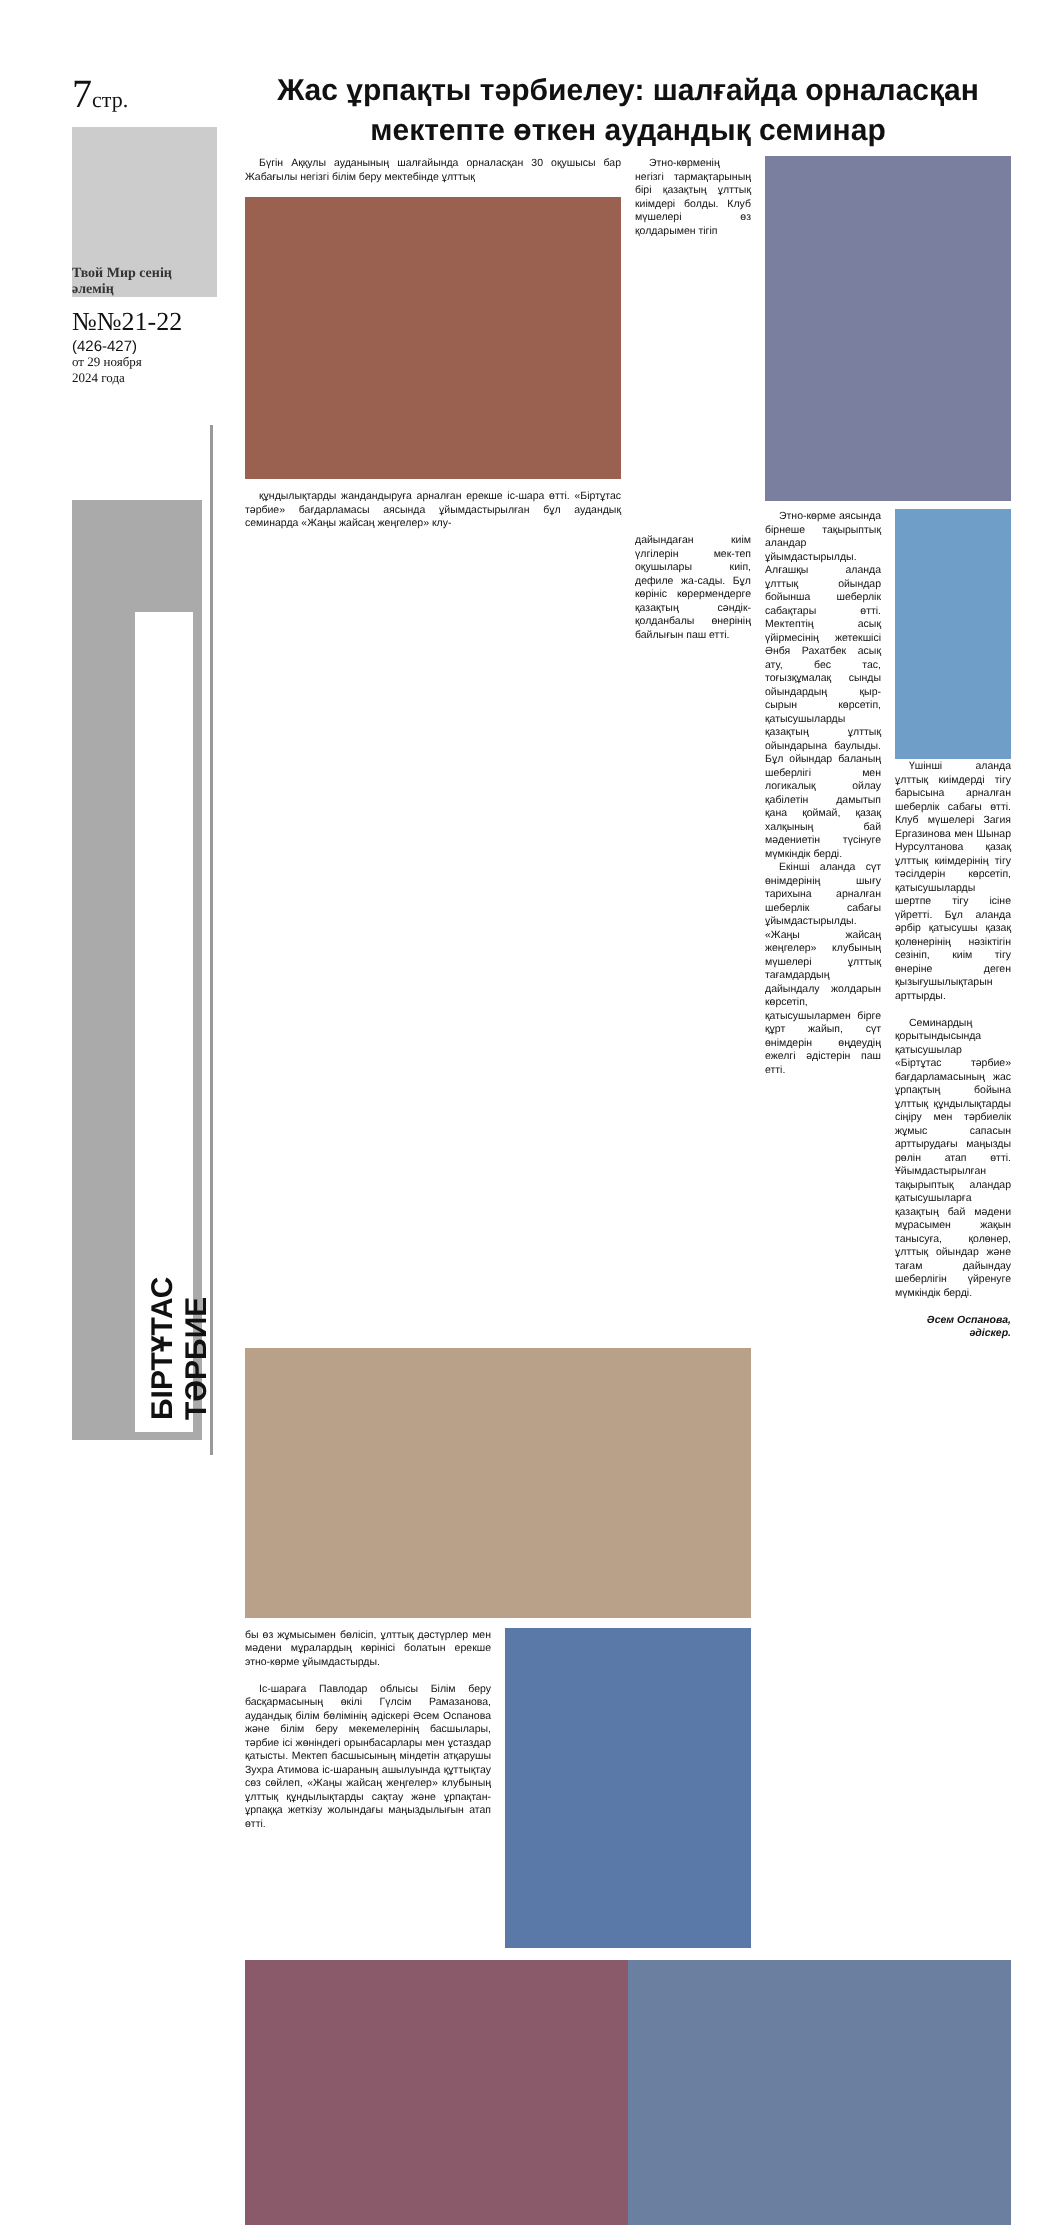7стр.
Твой Мир сенің әлемің
№№21-22
(426-427)
от 29 ноября
2024 года
БІРТҰТАС ТӘРБИЕ
Жас ұрпақты тәрбиелеу: шалғайда орналасқан мектепте өткен аудандық семинар
Бүгін Аққулы ауданының шалғайында орналасқан 30 оқушысы бар Жабағылы негізгі білім беру мектебінде ұлттық
құндылықтарды жандандыруға арналған ерекше іс-шара өтті. «Біртұтас тәрбие» бағдарламасы аясында ұйымдастырылған бұл аудандық семинарда «Жаңы жайсаң жеңгелер» клу-
Этно-көрменің негізгі тармақтарының бірі қазақтың ұлттық киімдері болды. Клуб мүшелері өз қолдарымен тігіп
дайындаған киім үлгілерін мек-теп оқушылары киіп, дефиле жа-сады. Бұл көрініс көрермендерге қазақтың сәндік-қолданбалы өнерінің байлығын паш етті.
Этно-көрме аясында бірнеше тақырыптық аландар ұйымдастырылды. Алғашқы аланда ұлттық ойындар бойынша шеберлік сабақтары өтті. Мектептің асық үйірмесінің жетекшісі Әнбя Рахатбек асық ату, бес тас, тоғызқұмалақ сынды ойындардың қыр-сырын көрсетіп, қатысушыларды қазақтың ұлттық ойындарына баулыды. Бұл ойындар баланың шеберлігі мен логикалық ойлау қабілетін дамытып қана қоймай, қазақ халқының бай мәдениетін түсінуге мүмкіндік берді.
Екінші аланда сүт өнімдерінің шығу тарихына арналған шеберлік сабағы ұйымдастырылды. «Жаңы жайсаң жеңгелер» клубының мүшелері ұлттық тағамдардың дайындалу жолдарын көрсетіп, қатысушылармен бірге құрт жайып, сүт өнімдерін өңдеудің ежелгі әдістерін паш етті.
Үшінші аланда ұлттық киімдерді тігу барысына арналған шеберлік сабағы өтті. Клуб мүшелері Загия Ергазинова мен Шынар Нурсултанова қазақ ұлттық киімдерінің тігу тәсілдерін көрсетіп, қатысушыларды шертпе тігу ісіне үйретті. Бұл аланда әрбір қатысушы қазақ қолөнерінің нәзіктігін сезініп, киім тігу өнеріне деген қызығушылықтарын арттырды.
Семинардың қорытындысында қатысушылар «Біртұтас тәрбие» бағдарламасының жас ұрпақтың бойына ұлттық құндылықтарды сіңіру мен тәрбиелік жұмыс сапасын арттырудағы маңызды рөлін атап өтті. Ұйымдастырылған тақырыптық аландар қатысушыларға қазақтың бай мәдени мұрасымен жақын танысуға, қолөнер, ұлттық ойындар және тағам дайындау шеберлігін үйренуге мүмкіндік берді.
Әсем Оспанова, әдіскер.
бы өз жұмысымен бөлісіп, ұлттық дәстүрлер мен мәдени мұралардың көрінісі болатын ерекше этно-көрме ұйымдастырды.
Іс-шараға Павлодар облысы Білім беру басқармасының өкілі Гүлсім Рамазанова, аудандық білім бөлімінің әдіскері Әсем Оспанова және білім беру мекемелерінің басшылары, тәрбие ісі жөніндегі орынбасарлары мен ұстаздар қатысты. Мектеп басшысының міндетін атқарушы Зухра Атимова іс-шараның ашылуында құттықтау сөз сөйлеп, «Жаңы жайсаң жеңгелер» клубының ұлттық құндылықтарды сақтау және ұрпақтан-ұрпаққа жеткізу жолындағы маңыздылығын атап өтті.